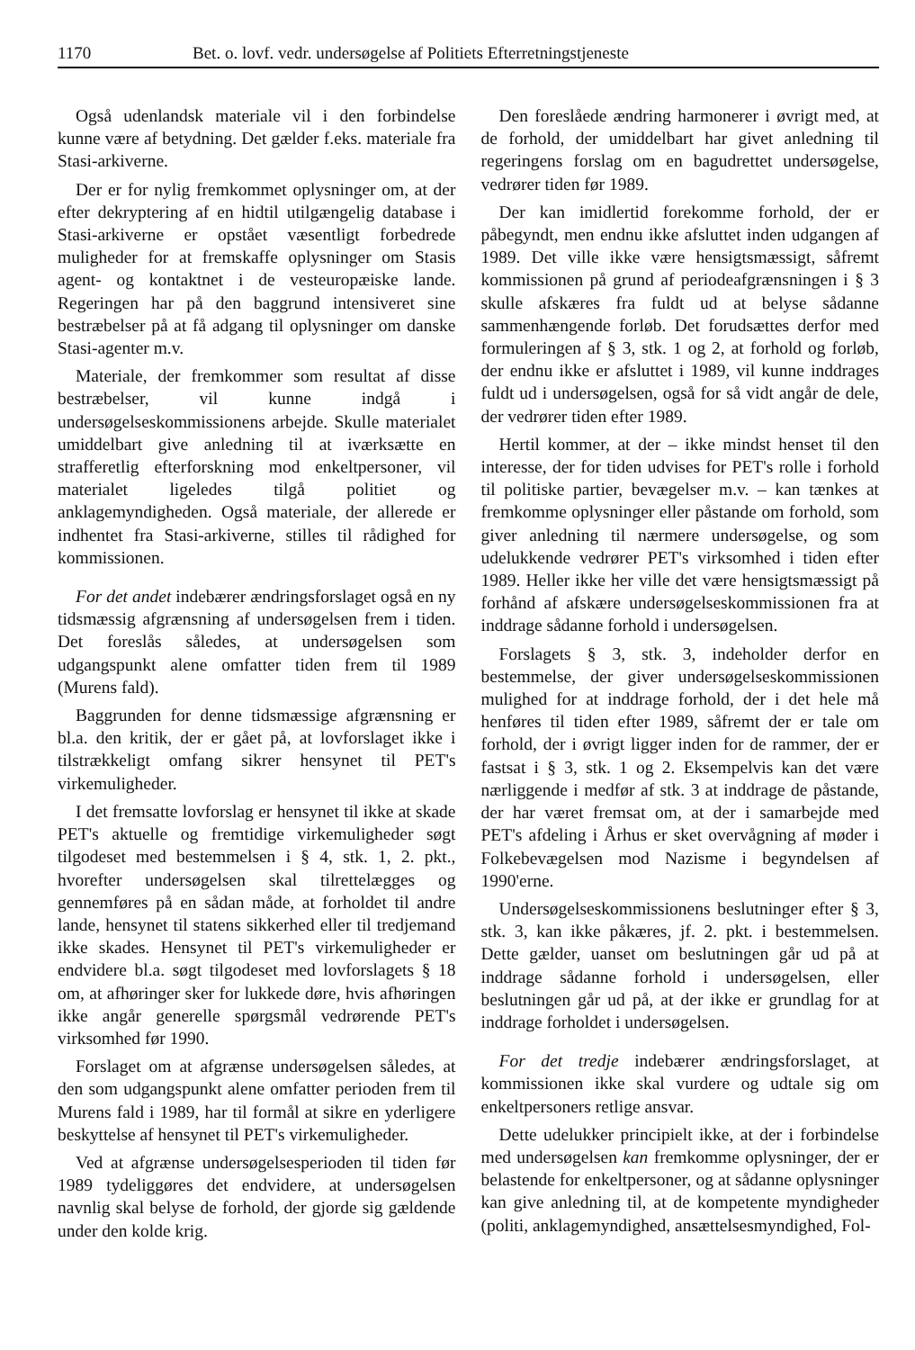1170 Bet. o. lovf. vedr. undersøgelse af Politiets Efterretningstjeneste
Også udenlandsk materiale vil i den forbindelse kunne være af betydning. Det gælder f.eks. materiale fra Stasi-arkiverne.
Der er for nylig fremkommet oplysninger om, at der efter dekryptering af en hidtil utilgængelig database i Stasi-arkiverne er opstået væsentligt forbedrede muligheder for at fremskaffe oplysninger om Stasis agent- og kontaktnet i de vesteuropæiske lande. Regeringen har på den baggrund intensiveret sine bestræbelser på at få adgang til oplysninger om danske Stasi-agenter m.v.
Materiale, der fremkommer som resultat af disse bestræbelser, vil kunne indgå i undersøgelseskommissionens arbejde. Skulle materialet umiddelbart give anledning til at iværksætte en strafferetlig efterforskning mod enkeltpersoner, vil materialet ligeledes tilgå politiet og anklagemyndigheden. Også materiale, der allerede er indhentet fra Stasi-arkiverne, stilles til rådighed for kommissionen.
For det andet indebærer ændringsforslaget også en ny tidsmæssig afgrænsning af undersøgelsen frem i tiden. Det foreslås således, at undersøgelsen som udgangspunkt alene omfatter tiden frem til 1989 (Murens fald).
Baggrunden for denne tidsmæssige afgrænsning er bl.a. den kritik, der er gået på, at lovforslaget ikke i tilstrækkeligt omfang sikrer hensynet til PET's virkemuligheder.
I det fremsatte lovforslag er hensynet til ikke at skade PET's aktuelle og fremtidige virkemuligheder søgt tilgodeset med bestemmelsen i § 4, stk. 1, 2. pkt., hvorefter undersøgelsen skal tilrettelægges og gennemføres på en sådan måde, at forholdet til andre lande, hensynet til statens sikkerhed eller til tredjemand ikke skades. Hensynet til PET's virkemuligheder er endvidere bl.a. søgt tilgodeset med lovforslagets § 18 om, at afhøringer sker for lukkede døre, hvis afhøringen ikke angår generelle spørgsmål vedrørende PET's virksomhed før 1990.
Forslaget om at afgrænse undersøgelsen således, at den som udgangspunkt alene omfatter perioden frem til Murens fald i 1989, har til formål at sikre en yderligere beskyttelse af hensynet til PET's virkemuligheder.
Ved at afgrænse undersøgelsesperioden til tiden før 1989 tydeliggøres det endvidere, at undersøgelsen navnlig skal belyse de forhold, der gjorde sig gældende under den kolde krig.
Den foreslåede ændring harmonerer i øvrigt med, at de forhold, der umiddelbart har givet anledning til regeringens forslag om en bagudrettet undersøgelse, vedrører tiden før 1989.
Der kan imidlertid forekomme forhold, der er påbegyndt, men endnu ikke afsluttet inden udgangen af 1989. Det ville ikke være hensigtsmæssigt, såfremt kommissionen på grund af periodeafgrænsningen i § 3 skulle afskæres fra fuldt ud at belyse sådanne sammenhængende forløb. Det forudsættes derfor med formuleringen af § 3, stk. 1 og 2, at forhold og forløb, der endnu ikke er afsluttet i 1989, vil kunne inddrages fuldt ud i undersøgelsen, også for så vidt angår de dele, der vedrører tiden efter 1989.
Hertil kommer, at der – ikke mindst henset til den interesse, der for tiden udvises for PET's rolle i forhold til politiske partier, bevægelser m.v. – kan tænkes at fremkomme oplysninger eller påstande om forhold, som giver anledning til nærmere undersøgelse, og som udelukkende vedrører PET's virksomhed i tiden efter 1989. Heller ikke her ville det være hensigtsmæssigt på forhånd af afskære undersøgelseskommissionen fra at inddrage sådanne forhold i undersøgelsen.
Forslagets § 3, stk. 3, indeholder derfor en bestemmelse, der giver undersøgelseskommissionen mulighed for at inddrage forhold, der i det hele må henføres til tiden efter 1989, såfremt der er tale om forhold, der i øvrigt ligger inden for de rammer, der er fastsat i § 3, stk. 1 og 2. Eksempelvis kan det være nærliggende i medfør af stk. 3 at inddrage de påstande, der har været fremsat om, at der i samarbejde med PET's afdeling i Århus er sket overvågning af møder i Folkebevægelsen mod Nazisme i begyndelsen af 1990'erne.
Undersøgelseskommissionens beslutninger efter § 3, stk. 3, kan ikke påkæres, jf. 2. pkt. i bestemmelsen. Dette gælder, uanset om beslutningen går ud på at inddrage sådanne forhold i undersøgelsen, eller beslutningen går ud på, at der ikke er grundlag for at inddrage forholdet i undersøgelsen.
For det tredje indebærer ændringsforslaget, at kommissionen ikke skal vurdere og udtale sig om enkeltpersoners retlige ansvar.
Dette udelukker principielt ikke, at der i forbindelse med undersøgelsen kan fremkomme oplysninger, der er belastende for enkeltpersoner, og at sådanne oplysninger kan give anledning til, at de kompetente myndigheder (politi, anklagemyndighed, ansættelsesmyndighed, Fol-